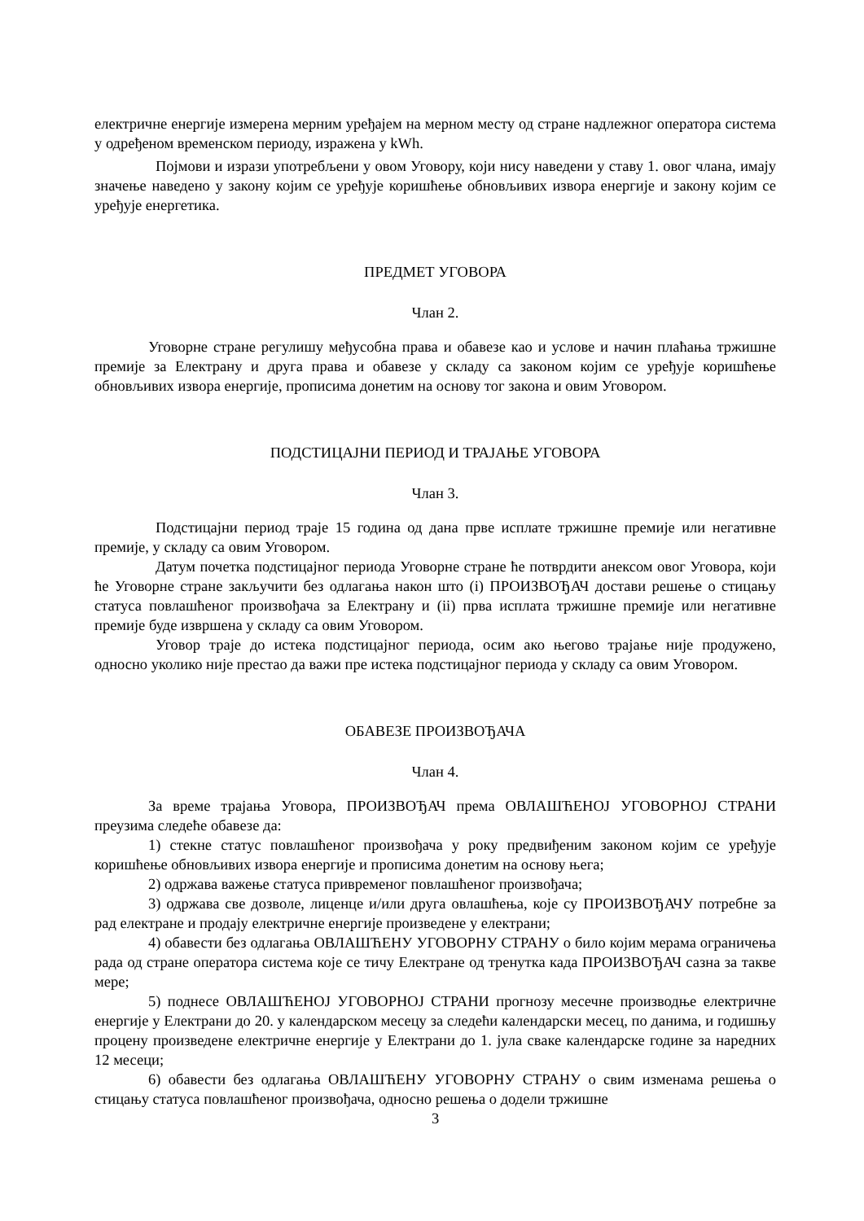електричне енергије измерена мерним уређајем на мерном месту од стране надлежног оператора система у одређеном временском периоду, изражена у kWh.
Појмови и изрази употребљени у овом Уговору, који нису наведени у ставу 1. овог члана, имају значење наведено у закону којим се уређује коришћење обновљивих извора енергије и закону којим се уређује енергетика.
ПРЕДМЕТ УГОВОРА
Члан 2.
Уговорне стране регулишу међусобна права и обавезе као и услове и начин плаћања тржишне премије за Електрану и друга права и обавезе у складу са законом којим се уређује коришћење обновљивих извора енергије, прописима донетим на основу тог закона и овим Уговором.
ПОДСТИЦАЈНИ ПЕРИОД И ТРАЈАЊЕ УГОВОРА
Члан 3.
Подстицајни период траје 15 година од дана прве исплате тржишне премије или негативне премије, у складу са овим Уговором.
Датум почетка подстицајног периода Уговорне стране ће потврдити анексом овог Уговора, који ће Уговорне стране закључити без одлагања након што (i) ПРОИЗВОЂАЧ достави решење о стицању статуса повлашћеног произвођача за Електрану и (ii) прва исплата тржишне премије или негативне премије буде извршена у складу са овим Уговором.
Уговор траје до истека подстицајног периода, осим ако његово трајање није продужено, односно уколико није престао да важи пре истека подстицајног периода у складу са овим Уговором.
ОБАВЕЗЕ ПРОИЗВОЂАЧА
Члан 4.
За време трајања Уговора, ПРОИЗВОЂАЧ према ОВЛАШЋЕНОЈ УГОВОРНОЈ СТРАНИ преузима следеће обавезе да:
1) стекне статус повлашћеног произвођача у року предвиђеним законом којим се уређује коришћење обновљивих извора енергије и прописима донетим на основу њега;
2) одржава важење статуса привременог повлашћеног произвођача;
3) одржава све дозволе, лиценце и/или друга овлашћења, које су ПРОИЗВОЂАЧУ потребне за рад електране и продају електричне енергије произведене у електрани;
4) обавести без одлагања ОВЛАШЋЕНУ УГОВОРНУ СТРАНУ о било којим мерама ограничења рада од стране оператора система које се тичу Електране од тренутка када ПРОИЗВОЂАЧ сазна за такве мере;
5) поднесе ОВЛАШЋЕНОЈ УГОВОРНОЈ СТРАНИ прогнозу месечне производње електричне енергије у Електрани до 20. у календарском месецу за следећи календарски месец, по данима, и годишњу процену произведене електричне енергије у Електрани до 1. јула сваке календарске године за наредних 12 месеци;
6) обавести без одлагања ОВЛАШЋЕНУ УГОВОРНУ СТРАНУ о свим изменама решења о стицању статуса повлашћеног произвођача, односно решења о додели тржишне
3